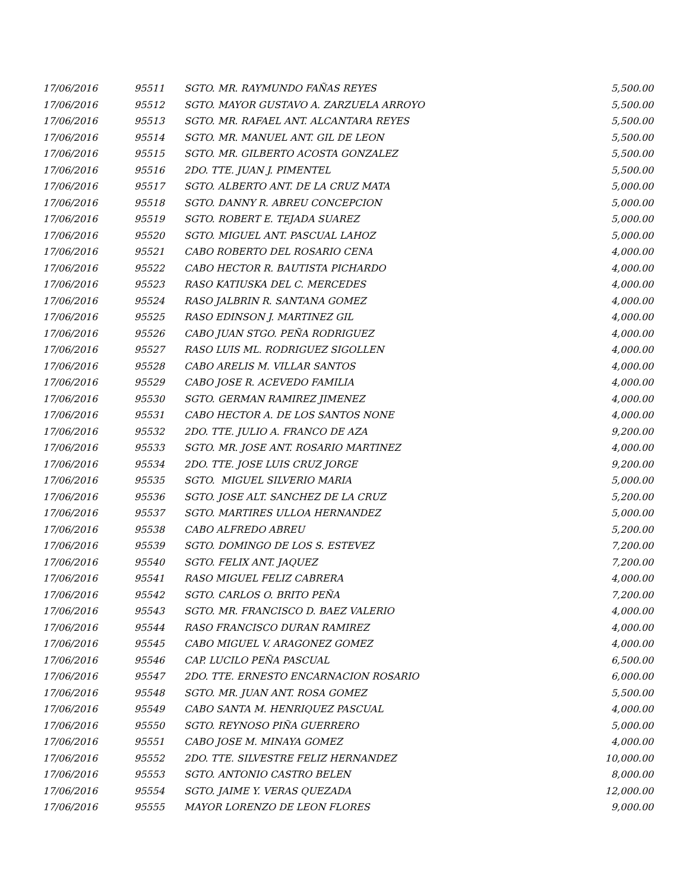| 17/06/2016 | 95511 | SGTO. MR. RAYMUNDO FAÑAS REYES | 5,500.00 |
| 17/06/2016 | 95512 | SGTO. MAYOR GUSTAVO A. ZARZUELA ARROYO | 5,500.00 |
| 17/06/2016 | 95513 | SGTO. MR. RAFAEL ANT. ALCANTARA REYES | 5,500.00 |
| 17/06/2016 | 95514 | SGTO. MR. MANUEL ANT. GIL DE LEON | 5,500.00 |
| 17/06/2016 | 95515 | SGTO. MR. GILBERTO ACOSTA GONZALEZ | 5,500.00 |
| 17/06/2016 | 95516 | 2DO. TTE. JUAN J. PIMENTEL | 5,500.00 |
| 17/06/2016 | 95517 | SGTO. ALBERTO ANT. DE LA CRUZ MATA | 5,000.00 |
| 17/06/2016 | 95518 | SGTO. DANNY R. ABREU CONCEPCION | 5,000.00 |
| 17/06/2016 | 95519 | SGTO. ROBERT E. TEJADA SUAREZ | 5,000.00 |
| 17/06/2016 | 95520 | SGTO. MIGUEL ANT. PASCUAL LAHOZ | 5,000.00 |
| 17/06/2016 | 95521 | CABO ROBERTO DEL ROSARIO CENA | 4,000.00 |
| 17/06/2016 | 95522 | CABO HECTOR R. BAUTISTA PICHARDO | 4,000.00 |
| 17/06/2016 | 95523 | RASO KATIUSKA DEL C. MERCEDES | 4,000.00 |
| 17/06/2016 | 95524 | RASO JALBRIN R. SANTANA GOMEZ | 4,000.00 |
| 17/06/2016 | 95525 | RASO EDINSON J. MARTINEZ GIL | 4,000.00 |
| 17/06/2016 | 95526 | CABO JUAN STGO. PEÑA RODRIGUEZ | 4,000.00 |
| 17/06/2016 | 95527 | RASO LUIS ML. RODRIGUEZ SIGOLLEN | 4,000.00 |
| 17/06/2016 | 95528 | CABO ARELIS M. VILLAR SANTOS | 4,000.00 |
| 17/06/2016 | 95529 | CABO JOSE R. ACEVEDO FAMILIA | 4,000.00 |
| 17/06/2016 | 95530 | SGTO. GERMAN RAMIREZ JIMENEZ | 4,000.00 |
| 17/06/2016 | 95531 | CABO HECTOR A. DE LOS SANTOS NONE | 4,000.00 |
| 17/06/2016 | 95532 | 2DO. TTE. JULIO A. FRANCO DE AZA | 9,200.00 |
| 17/06/2016 | 95533 | SGTO. MR. JOSE ANT. ROSARIO MARTINEZ | 4,000.00 |
| 17/06/2016 | 95534 | 2DO. TTE. JOSE LUIS CRUZ JORGE | 9,200.00 |
| 17/06/2016 | 95535 | SGTO. MIGUEL SILVERIO MARIA | 5,000.00 |
| 17/06/2016 | 95536 | SGTO. JOSE ALT. SANCHEZ DE LA CRUZ | 5,200.00 |
| 17/06/2016 | 95537 | SGTO. MARTIRES ULLOA HERNANDEZ | 5,000.00 |
| 17/06/2016 | 95538 | CABO ALFREDO ABREU | 5,200.00 |
| 17/06/2016 | 95539 | SGTO. DOMINGO DE LOS S. ESTEVEZ | 7,200.00 |
| 17/06/2016 | 95540 | SGTO. FELIX ANT. JAQUEZ | 7,200.00 |
| 17/06/2016 | 95541 | RASO MIGUEL FELIZ CABRERA | 4,000.00 |
| 17/06/2016 | 95542 | SGTO. CARLOS O. BRITO PEÑA | 7,200.00 |
| 17/06/2016 | 95543 | SGTO. MR. FRANCISCO D. BAEZ VALERIO | 4,000.00 |
| 17/06/2016 | 95544 | RASO FRANCISCO DURAN RAMIREZ | 4,000.00 |
| 17/06/2016 | 95545 | CABO MIGUEL V. ARAGONEZ GOMEZ | 4,000.00 |
| 17/06/2016 | 95546 | CAP. LUCILO PEÑA PASCUAL | 6,500.00 |
| 17/06/2016 | 95547 | 2DO. TTE. ERNESTO ENCARNACION ROSARIO | 6,000.00 |
| 17/06/2016 | 95548 | SGTO. MR. JUAN ANT. ROSA GOMEZ | 5,500.00 |
| 17/06/2016 | 95549 | CABO SANTA M. HENRIQUEZ PASCUAL | 4,000.00 |
| 17/06/2016 | 95550 | SGTO. REYNOSO PIÑA GUERRERO | 5,000.00 |
| 17/06/2016 | 95551 | CABO JOSE M. MINAYA GOMEZ | 4,000.00 |
| 17/06/2016 | 95552 | 2DO. TTE. SILVESTRE FELIZ HERNANDEZ | 10,000.00 |
| 17/06/2016 | 95553 | SGTO. ANTONIO CASTRO BELEN | 8,000.00 |
| 17/06/2016 | 95554 | SGTO. JAIME Y. VERAS QUEZADA | 12,000.00 |
| 17/06/2016 | 95555 | MAYOR LORENZO DE LEON FLORES | 9,000.00 |